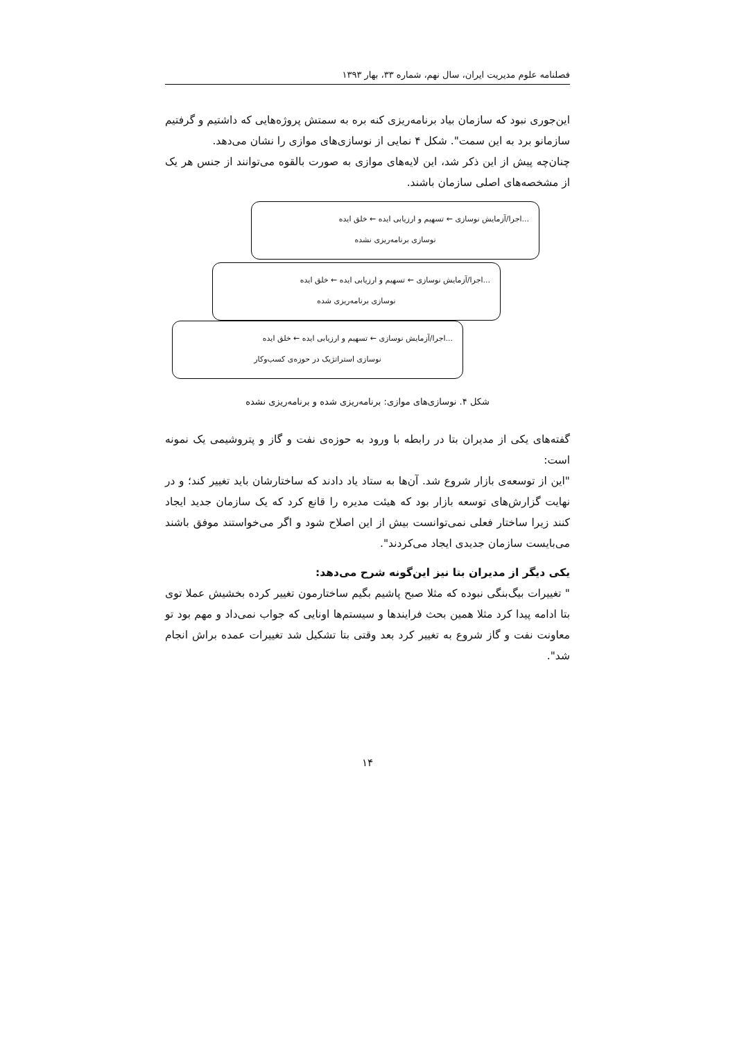فصلنامه علوم مدیریت ایران، سال نهم، شماره ۳۳، بهار ۱۳۹۳
این‌جوری نبود که سازمان بیاد برنامه‌ریزی کنه بره به سمتش پروژه‌هایی که داشتیم و گرفتیم سازمانو برد به این سمت". شکل ۴ نمایی از نوسازی‌های موازی را نشان می‌دهد.
چنان‌چه پیش از این ذکر شد، این لایه‌های موازی به صورت بالقوه می‌توانند از جنس هر یک از مشخصه‌های اصلی سازمان باشند.
...اجرا/آزمایش نوسازی ← تسهیم و ارزیابی ایده ← خلق ایده
نوسازی برنامه‌ریزی نشده
...اجرا/آزمایش نوسازی ← تسهیم و ارزیابی ایده ← خلق ایده
نوسازی برنامه‌ریزی شده
...اجرا/آزمایش نوسازی ← تسهیم و ارزیابی ایده ← خلق ایده
نوسازی استراتژیک در حوزه‌ی کسب‌وکار
شکل ۴. نوسازی‌های موازی: برنامه‌ریزی شده و برنامه‌ریزی نشده
گفته‌های یکی از مدیران بتا در رابطه با ورود به حوزه‌ی نفت و گاز و پتروشیمی یک نمونه است:
"این از توسعه‌ی بازار شروع شد. آن‌ها به ستاد یاد دادند که ساختارشان باید تغییر کند؛ و در نهایت گزارش‌های توسعه بازار بود که هیئت مدیره را قانع کرد که یک سازمان جدید ایجاد کنند زیرا ساختار فعلی نمی‌توانست بیش از این اصلاح شود و اگر می‌خواستند موفق باشند می‌بایست سازمان جدیدی ایجاد می‌کردند".
یکی دیگر از مدیران بتا نیز این‌گونه شرح می‌دهد:
" تغییرات بیگ‌بنگی نبوده که مثلا صبح پاشیم بگیم ساختارمون تغییر کرده بخشیش عملا توی بتا ادامه پیدا کرد مثلا همین بحث فرایندها و سیستم‌ها اونایی که جواب نمی‌داد و مهم بود تو معاونت نفت و گاز شروع به تغییر کرد بعد وقتی بتا تشکیل شد تغییرات عمده براش انجام شد".
۱۴